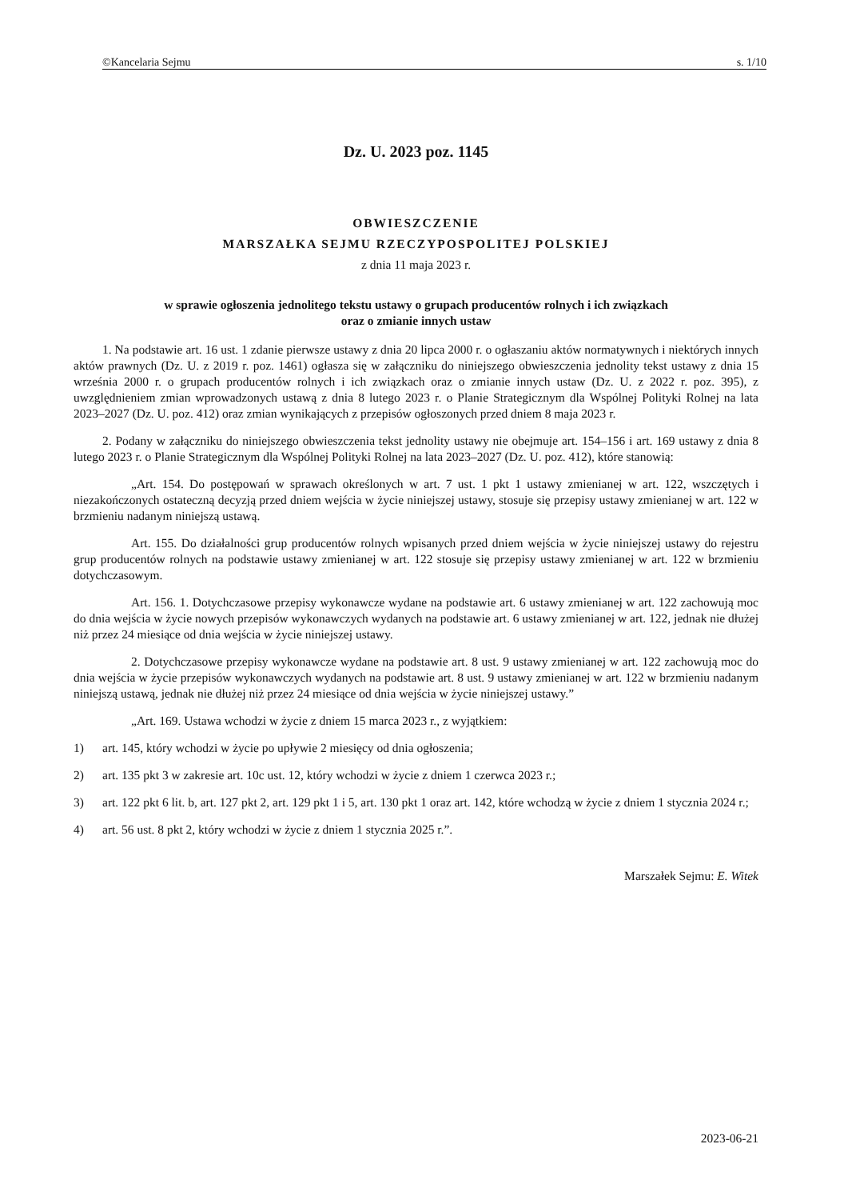©Kancelaria Sejmu s. 1/10
Dz. U. 2023 poz. 1145
OBWIESZCZENIE
MARSZAŁKA SEJMU RZECZYPOSPOLITEJ POLSKIEJ
z dnia 11 maja 2023 r.
w sprawie ogłoszenia jednolitego tekstu ustawy o grupach producentów rolnych i ich związkach
oraz o zmianie innych ustaw
1. Na podstawie art. 16 ust. 1 zdanie pierwsze ustawy z dnia 20 lipca 2000 r. o ogłaszaniu aktów normatywnych i niektórych innych aktów prawnych (Dz. U. z 2019 r. poz. 1461) ogłasza się w załączniku do niniejszego obwieszczenia jednolity tekst ustawy z dnia 15 września 2000 r. o grupach producentów rolnych i ich związkach oraz o zmianie innych ustaw (Dz. U. z 2022 r. poz. 395), z uwzględnieniem zmian wprowadzonych ustawą z dnia 8 lutego 2023 r. o Planie Strategicznym dla Wspólnej Polityki Rolnej na lata 2023–2027 (Dz. U. poz. 412) oraz zmian wynikających z przepisów ogłoszonych przed dniem 8 maja 2023 r.
2. Podany w załączniku do niniejszego obwieszczenia tekst jednolity ustawy nie obejmuje art. 154–156 i art. 169 ustawy z dnia 8 lutego 2023 r. o Planie Strategicznym dla Wspólnej Polityki Rolnej na lata 2023–2027 (Dz. U. poz. 412), które stanowią:
„Art. 154. Do postępowań w sprawach określonych w art. 7 ust. 1 pkt 1 ustawy zmienianej w art. 122, wszczętych i niezakończonych ostateczną decyzją przed dniem wejścia w życie niniejszej ustawy, stosuje się przepisy ustawy zmienianej w art. 122 w brzmieniu nadanym niniejszą ustawą.
Art. 155. Do działalności grup producentów rolnych wpisanych przed dniem wejścia w życie niniejszej ustawy do rejestru grup producentów rolnych na podstawie ustawy zmienianej w art. 122 stosuje się przepisy ustawy zmienianej w art. 122 w brzmieniu dotychczasowym.
Art. 156. 1. Dotychczasowe przepisy wykonawcze wydane na podstawie art. 6 ustawy zmienianej w art. 122 zachowują moc do dnia wejścia w życie nowych przepisów wykonawczych wydanych na podstawie art. 6 ustawy zmienianej w art. 122, jednak nie dłużej niż przez 24 miesiące od dnia wejścia w życie niniejszej ustawy.
2. Dotychczasowe przepisy wykonawcze wydane na podstawie art. 8 ust. 9 ustawy zmienianej w art. 122 zachowują moc do dnia wejścia w życie przepisów wykonawczych wydanych na podstawie art. 8 ust. 9 ustawy zmienianej w art. 122 w brzmieniu nadanym niniejszą ustawą, jednak nie dłużej niż przez 24 miesiące od dnia wejścia w życie niniejszej ustawy.”
„Art. 169. Ustawa wchodzi w życie z dniem 15 marca 2023 r., z wyjątkiem:
1) art. 145, który wchodzi w życie po upływie 2 miesięcy od dnia ogłoszenia;
2) art. 135 pkt 3 w zakresie art. 10c ust. 12, który wchodzi w życie z dniem 1 czerwca 2023 r.;
3) art. 122 pkt 6 lit. b, art. 127 pkt 2, art. 129 pkt 1 i 5, art. 130 pkt 1 oraz art. 142, które wchodzą w życie z dniem 1 stycznia 2024 r.;
4) art. 56 ust. 8 pkt 2, który wchodzi w życie z dniem 1 stycznia 2025 r.”.
Marszałek Sejmu: E. Witek
2023-06-21